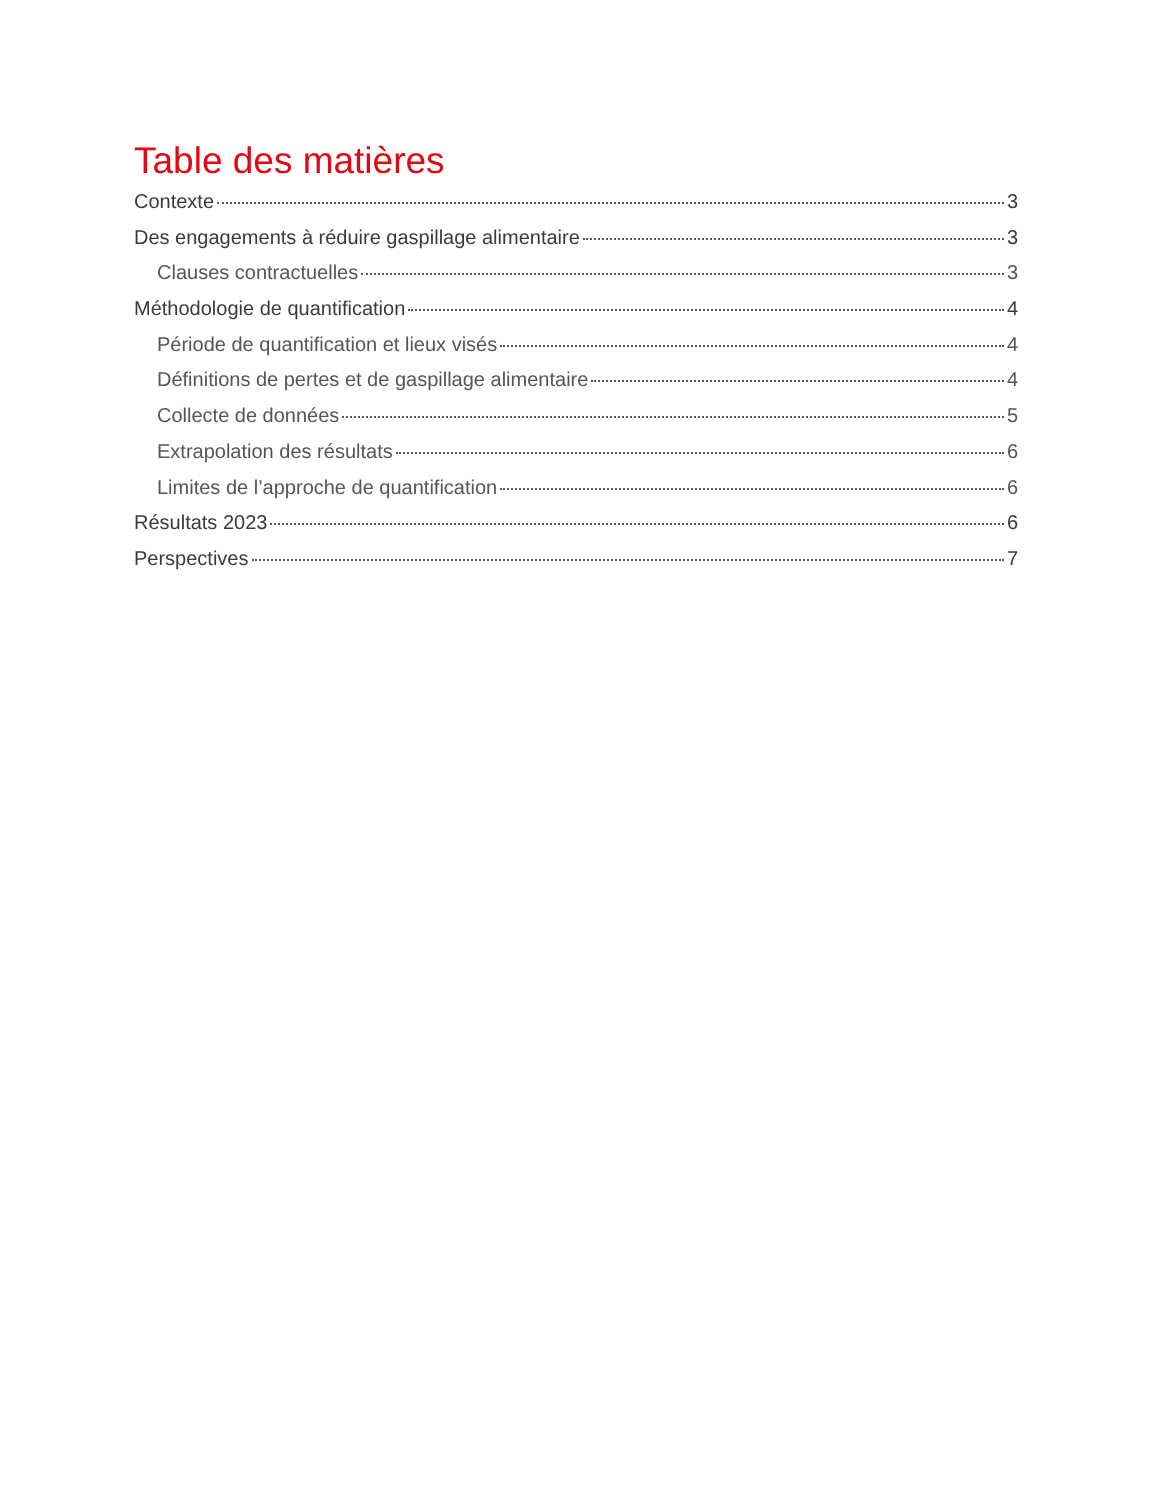Table des matières
Contexte 3
Des engagements à réduire gaspillage alimentaire 3
Clauses contractuelles 3
Méthodologie de quantification 4
Période de quantification et lieux visés 4
Définitions de pertes et de gaspillage alimentaire 4
Collecte de données 5
Extrapolation des résultats 6
Limites de l’approche de quantification 6
Résultats 2023 6
Perspectives 7